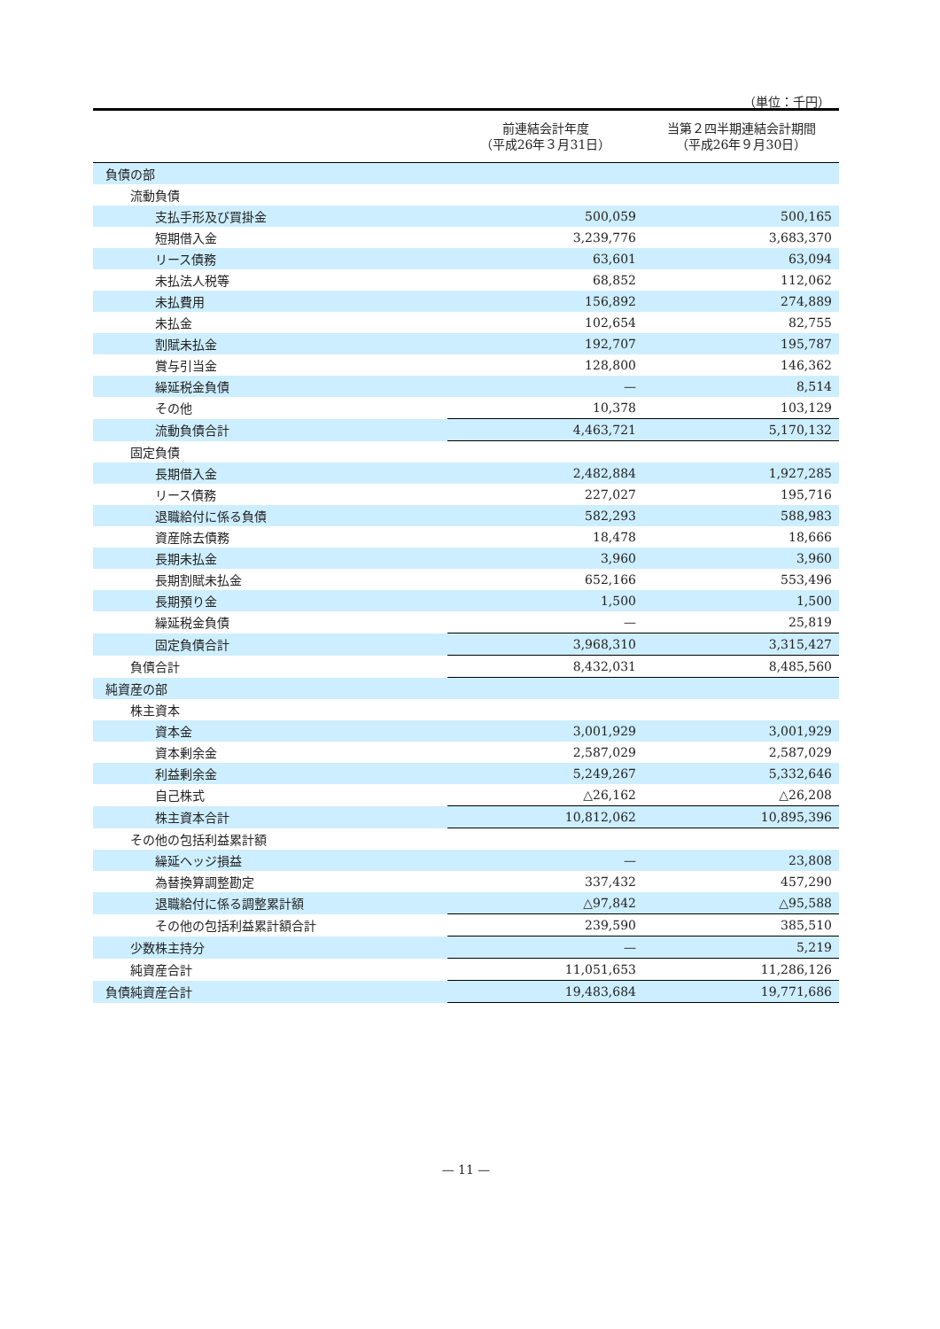（単位：千円）
| | 前連結会計年度 （平成26年３月31日） | 当第２四半期連結会計期間 （平成26年９月30日） |
| --- | --- | --- |
| 負債の部 | | |
| 流動負債 | | |
| 支払手形及び買掛金 | 500,059 | 500,165 |
| 短期借入金 | 3,239,776 | 3,683,370 |
| リース債務 | 63,601 | 63,094 |
| 未払法人税等 | 68,852 | 112,062 |
| 未払費用 | 156,892 | 274,889 |
| 未払金 | 102,654 | 82,755 |
| 割賦未払金 | 192,707 | 195,787 |
| 賞与引当金 | 128,800 | 146,362 |
| 繰延税金負債 | — | 8,514 |
| その他 | 10,378 | 103,129 |
| 流動負債合計 | 4,463,721 | 5,170,132 |
| 固定負債 | | |
| 長期借入金 | 2,482,884 | 1,927,285 |
| リース債務 | 227,027 | 195,716 |
| 退職給付に係る負債 | 582,293 | 588,983 |
| 資産除去債務 | 18,478 | 18,666 |
| 長期未払金 | 3,960 | 3,960 |
| 長期割賦未払金 | 652,166 | 553,496 |
| 長期預り金 | 1,500 | 1,500 |
| 繰延税金負債 | — | 25,819 |
| 固定負債合計 | 3,968,310 | 3,315,427 |
| 負債合計 | 8,432,031 | 8,485,560 |
| 純資産の部 | | |
| 株主資本 | | |
| 資本金 | 3,001,929 | 3,001,929 |
| 資本剰余金 | 2,587,029 | 2,587,029 |
| 利益剰余金 | 5,249,267 | 5,332,646 |
| 自己株式 | △26,162 | △26,208 |
| 株主資本合計 | 10,812,062 | 10,895,396 |
| その他の包括利益累計額 | | |
| 繰延ヘッジ損益 | — | 23,808 |
| 為替換算調整勘定 | 337,432 | 457,290 |
| 退職給付に係る調整累計額 | △97,842 | △95,588 |
| その他の包括利益累計額合計 | 239,590 | 385,510 |
| 少数株主持分 | — | 5,219 |
| 純資産合計 | 11,051,653 | 11,286,126 |
| 負債純資産合計 | 19,483,684 | 19,771,686 |
— 11 —